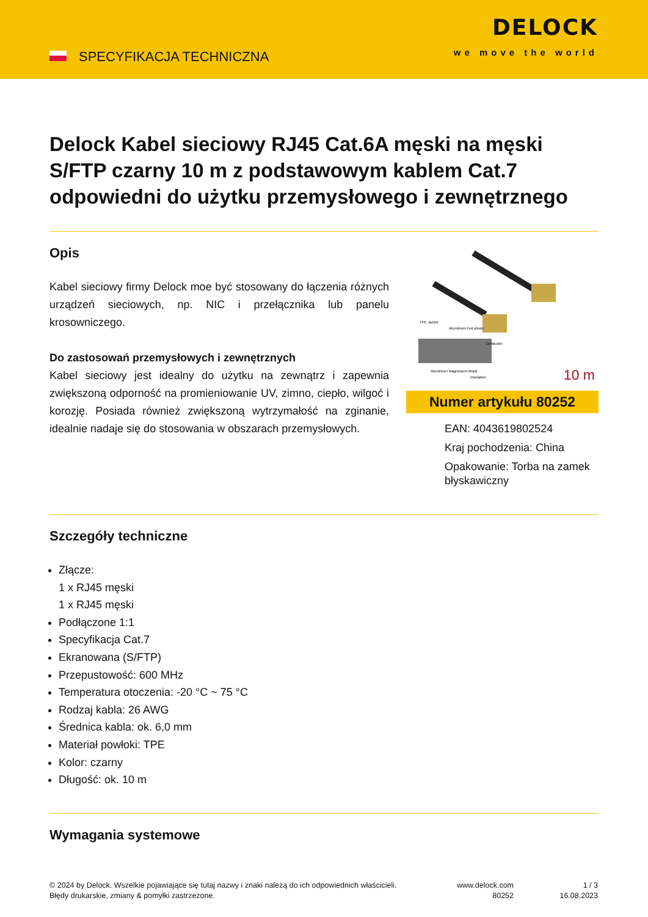SPECYFIKACJA TECHNICZNA
DELOCK
we move the world
Delock Kabel sieciowy RJ45 Cat.6A męski na męski S/FTP czarny 10 m z podstawowym kablem Cat.7 odpowiedni do użytku przemysłowego i zewnętrznego
Opis
Kabel sieciowy firmy Delock moe być stosowany do łączenia różnych urządzeń sieciowych, np. NIC i przełącznika lub panelu krosowniczego.
Do zastosowań przemysłowych i zewnętrznych
Kabel sieciowy jest idealny do użytku na zewnątrz i zapewnia zwiększoną odporność na promieniowanie UV, zimno, ciepło, wilgoć i korozję. Posiada również zwiększoną wytrzymałość na zginanie, idealnie nadaje się do stosowania w obszarach przemysłowych.
TPE Jacket
Aluminium Foil shield
Conductor
Aluminium Magnesium Braid
Insulation
10 m
Numer artykułu 80252
EAN: 4043619802524
Kraj pochodzenia: China
Opakowanie: Torba na zamek błyskawiczny
Szczegóły techniczne
Złącze:
1 x RJ45 męski
1 x RJ45 męski
Podłączone 1:1
Specyfikacja Cat.7
Ekranowana (S/FTP)
Przepustowość: 600 MHz
Temperatura otoczenia: -20 °C ~ 75 °C
Rodzaj kabla: 26 AWG
Średnica kabla: ok. 6,0 mm
Materiał powłoki: TPE
Kolor: czarny
Długość: ok. 10 m
Wymagania systemowe
© 2024 by Delock. Wszelkie pojawiające się tutaj nazwy i znaki należą do ich odpowiednich właścicieli. Błędy drukarskie, zmiany & pomyłki zastrzeżone.
www.delock.com
80252
1 / 3
16.08.2023